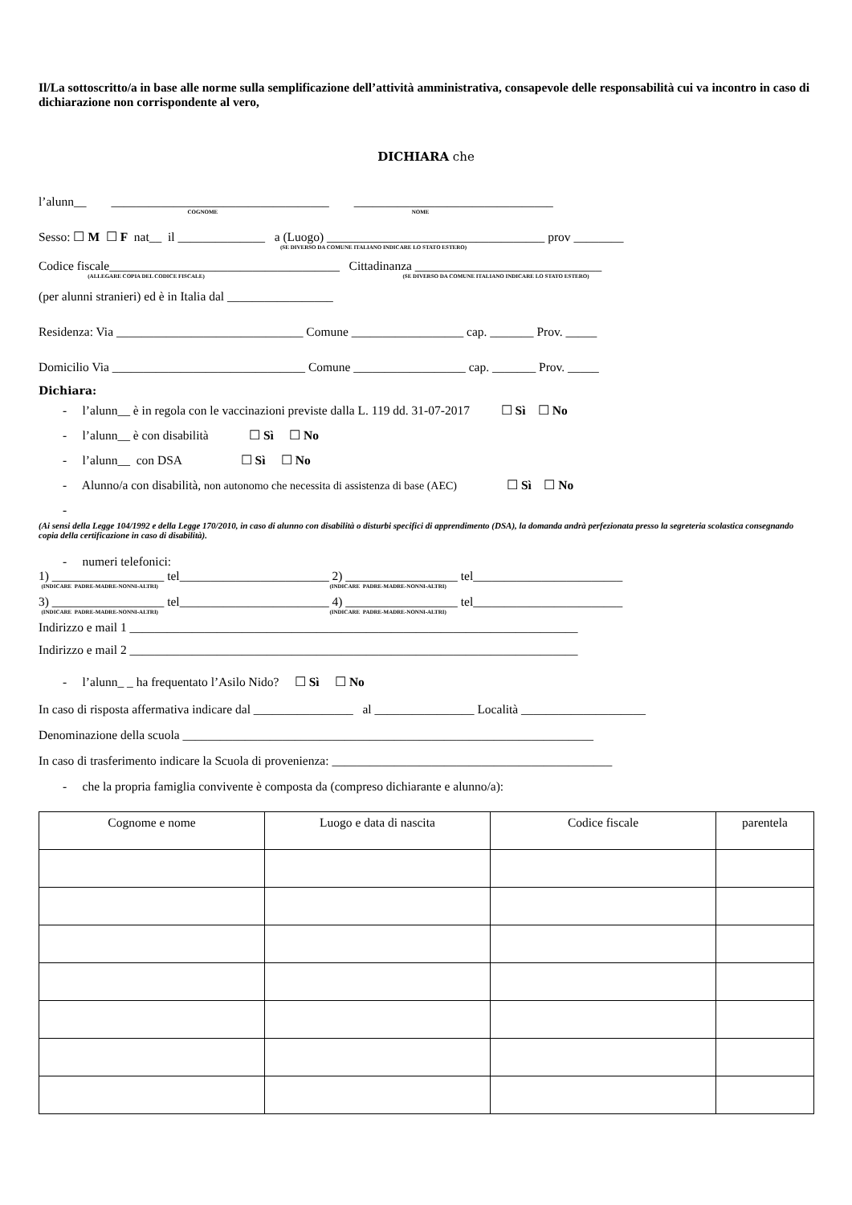Il/La sottoscritto/a in base alle norme sulla semplificazione dell’attività amministrativa, consapevole delle responsabilità cui va incontro in caso di dichiarazione non corrispondente al vero,
DICHIARA che
l’alunn__ ___________________________________ ________________________________
COGNOME NOME
Sesso: ☐ M ☐ F nat__ il ______________ a (Luogo) ___________________________________ prov ________
(SE DIVERSO DA COMUNE ITALIANO INDICARE LO STATO ESTERO)
Codice fiscale_____________________________________ Cittadinanza ______________________________
(ALLEGARE COPIA DEL CODICE FISCALE) (SE DIVERSO DA COMUNE ITALIANO INDICARE LO STATO ESTERO)
(per alunni stranieri) ed è in Italia dal _________________
Residenza: Via ______________________________ Comune __________________ cap. _______ Prov. _____
Domicilio Via _______________________________ Comune __________________ cap. _______ Prov. _____
Dichiara:
- l’alunn__ è in regola con le vaccinazioni previste dalla L. 119 dd. 31-07-2017 ☐ Sì ☐ No
- l’alunn__ è con disabilità ☐ Sì ☐ No
- l’alunn__ con DSA ☐ Sì ☐ No
- Alunno/a con disabilità, non autonomo che necessita di assistenza di base (AEC) ☐ Sì ☐ No
-
(Ai sensi della Legge 104/1992 e della Legge 170/2010, in caso di alunno con disabilità o disturbi specifici di apprendimento (DSA), la domanda andrà perfezionata presso la segreteria scolastica consegnando copia della certificazione in caso di disabilità).
- numeri telefonici:
1) __________________ tel________________________ 2) __________________ tel________________________
(INDICARE PADRE-MADRE-NONNI-ALTRI) (INDICARE PADRE-MADRE-NONNI-ALTRI)
3) __________________ tel________________________ 4) __________________ tel________________________
(INDICARE PADRE-MADRE-NONNI-ALTRI) (INDICARE PADRE-MADRE-NONNI-ALTRI)
Indirizzo e mail 1 ________________________________________________________________________
Indirizzo e mail 2 ________________________________________________________________________
- l’alunn_ _ ha frequentato l’Asilo Nido? ☐ Sì ☐ No
In caso di risposta affermativa indicare dal ________________ al ________________ Località ____________________
Denominazione della scuola __________________________________________________________________
In caso di trasferimento indicare la Scuola di provenienza: _____________________________________________
- che la propria famiglia convivente è composta da (compreso dichiarante e alunno/a):
| Cognome e nome | Luogo e data di nascita | Codice fiscale | parentela |
| --- | --- | --- | --- |